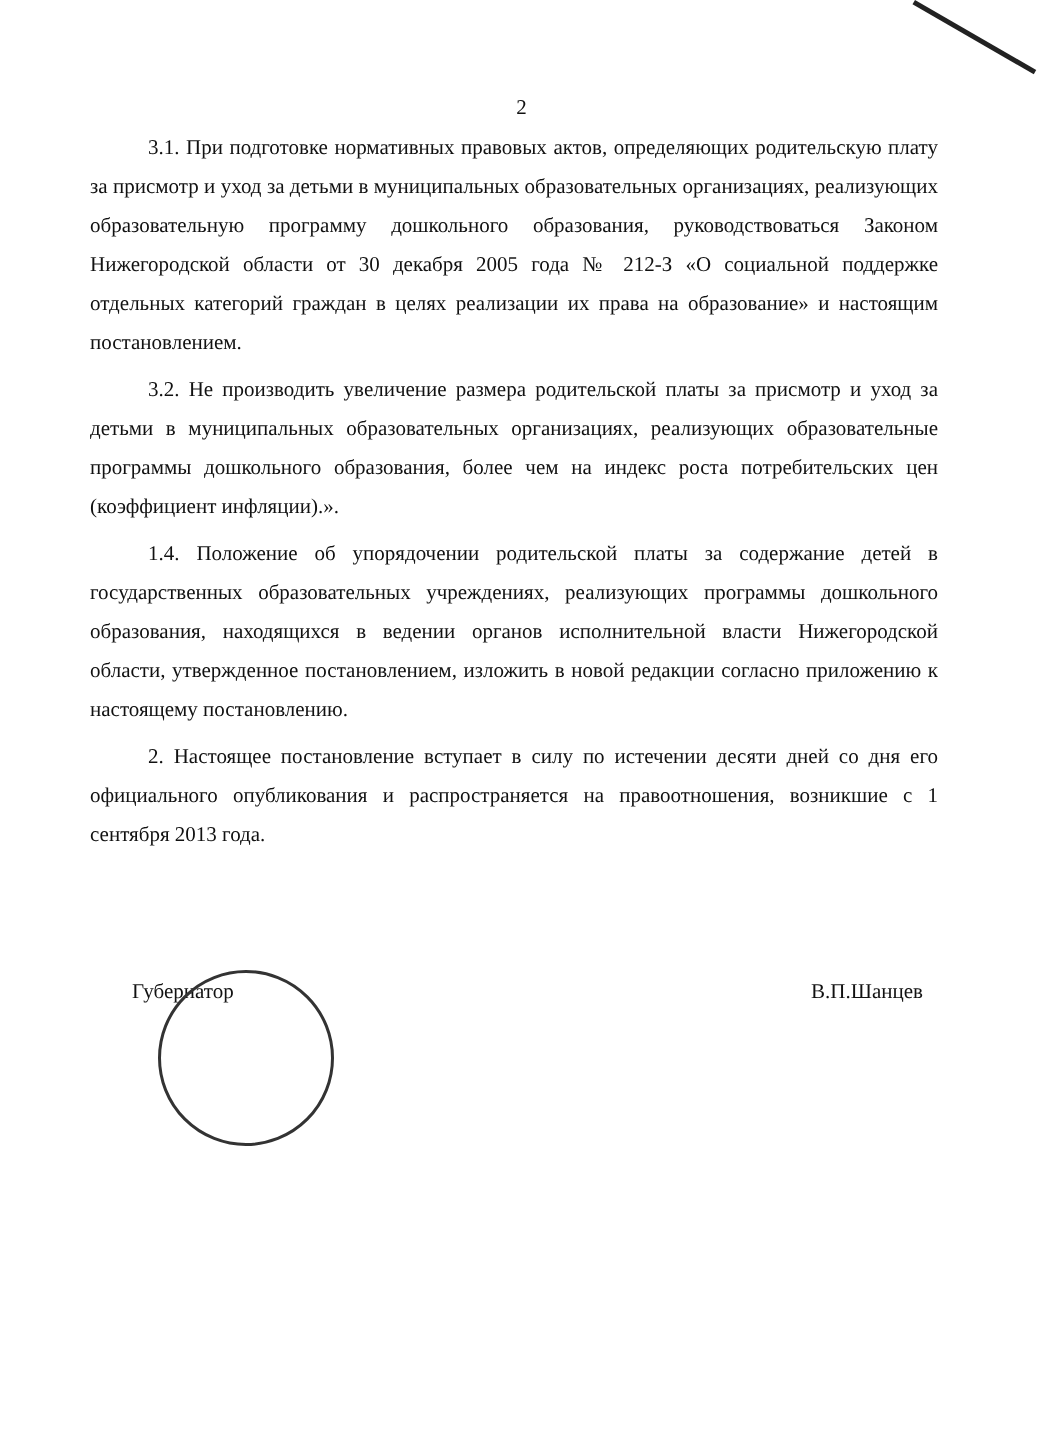2
3.1. При подготовке нормативных правовых актов, определяющих родительскую плату за присмотр и уход за детьми в муниципальных образовательных организациях, реализующих образовательную программу дошкольного образования, руководствоваться Законом Нижегородской области от 30 декабря 2005 года № 212-З «О социальной поддержке отдельных категорий граждан в целях реализации их права на образование» и настоящим постановлением.
3.2. Не производить увеличение размера родительской платы за присмотр и уход за детьми в муниципальных образовательных организациях, реализующих образовательные программы дошкольного образования, более чем на индекс роста потребительских цен (коэффициент инфляции).».
1.4. Положение об упорядочении родительской платы за содержание детей в государственных образовательных учреждениях, реализующих программы дошкольного образования, находящихся в ведении органов исполнительной власти Нижегородской области, утвержденное постановлением, изложить в новой редакции согласно приложению к настоящему постановлению.
2. Настоящее постановление вступает в силу по истечении десяти дней со дня его официального опубликования и распространяется на правоотношения, возникшие с 1 сентября 2013 года.
Губернатор В.П.Шанцев